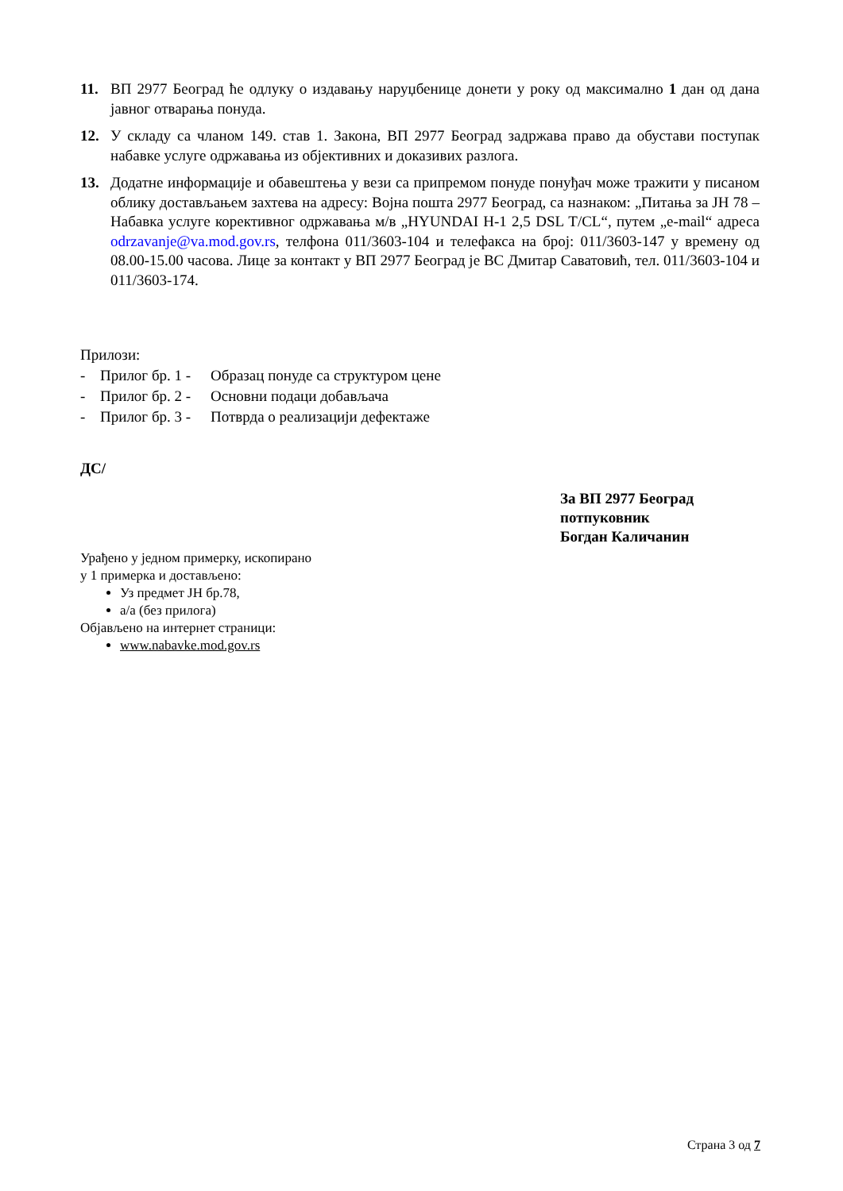11. ВП 2977 Београд ће одлуку о издавању наруџбенице донети у року од максимално 1 дан од дана јавног отварања понуда.
12. У складу са чланом 149. став 1. Закона, ВП 2977 Београд задржава право да обустави поступак набавке услуге одржавања из објективних и доказивих разлога.
13. Додатне информације и обавештења у вези са припремом понуде понуђач може тражити у писаном облику достављањем захтева на адресу: Војна пошта 2977 Београд, са назнаком: „Питања за ЈН 78 – Набавка услуге корективног одржавања м/в „HYUNDAI H-1 2,5 DSL T/CL“, путем „e-mail“ адреса odrzavanje@va.mod.gov.rs, телфона 011/3603-104 и телефакса на број: 011/3603-147 у времену од 08.00-15.00 часова. Лице за контакт у ВП 2977 Београд је ВС Дмитар Саватовић, тел. 011/3603-104 и 011/3603-174.
Прилози:
- Прилог бр. 1 - Образац понуде са структуром цене
- Прилог бр. 2 - Основни подаци добављача
- Прилог бр. 3 - Потврда о реализацији дефектаже
ДС/
За ВП 2977 Београд
потпуковник
Богдан Каличанин
Урађено у једном примерку, ископирано
у 1 примерка и достављено:
Уз предмет ЈН бр.78,
а/а (без прилога)
Објављено на интернет страници:
www.nabavke.mod.gov.rs
Страна 3 од 7